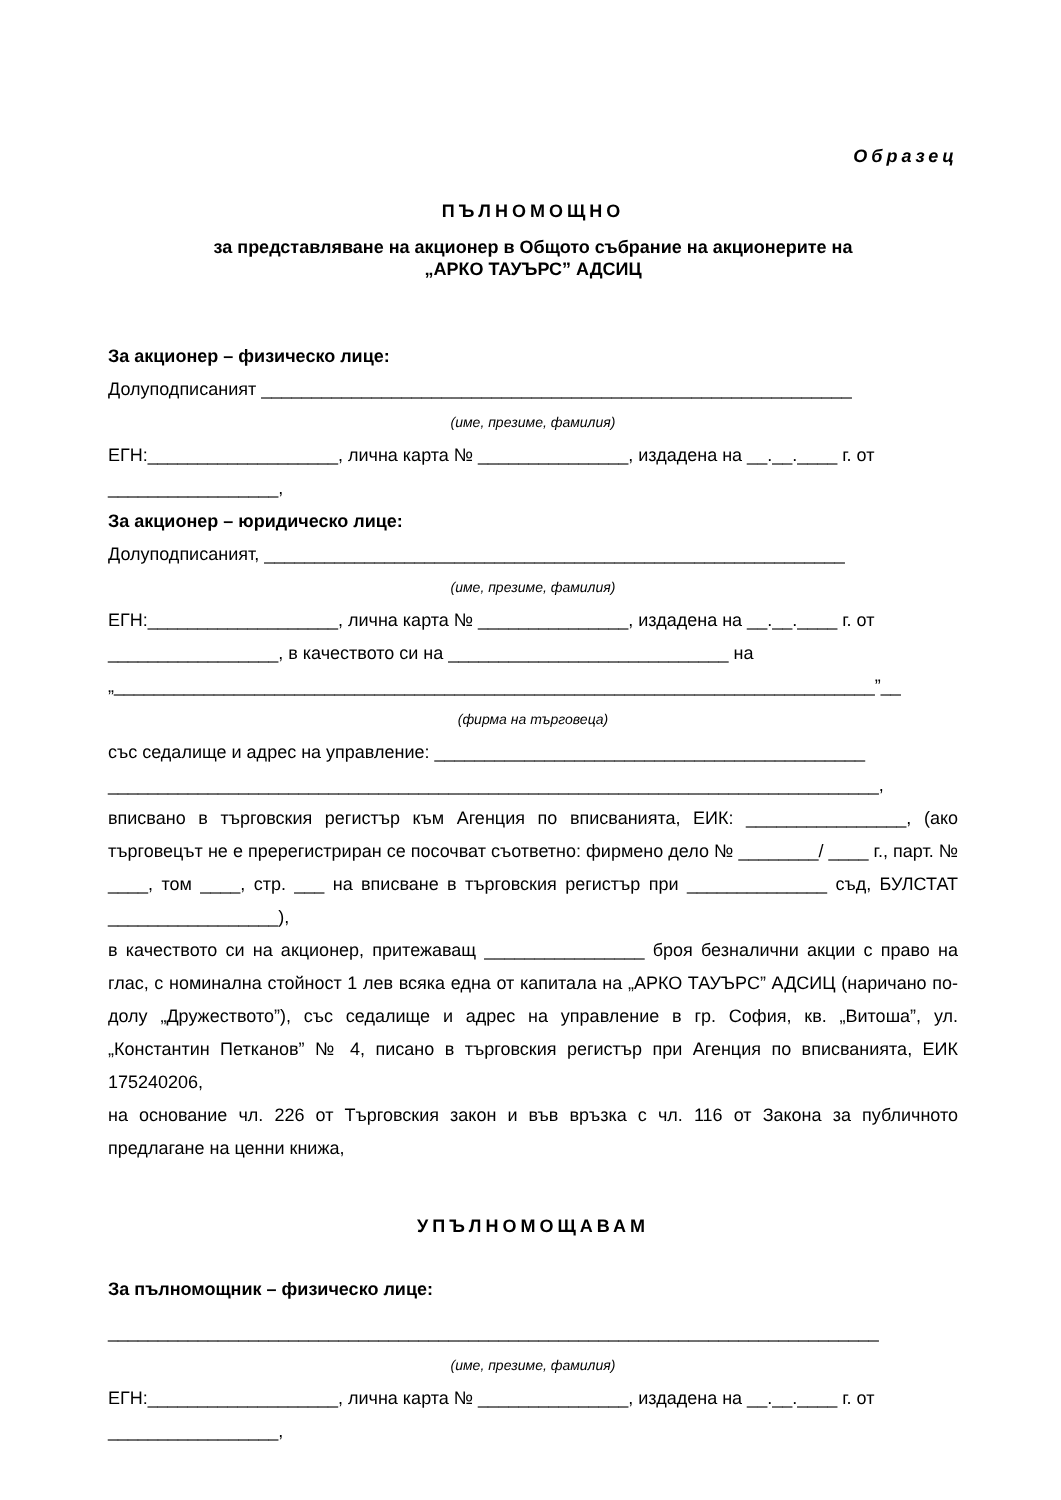Образец
ПЪЛНОМОЩНО
за представляване на акционер в Общото събрание на акционерите на
„АРКО ТАУЪРС” АДСИЦ
За акционер – физическо лице:
Долуподписаният ___________________________________________________________
(име, презиме, фамилия)
ЕГН:___________________, лична карта № _______________, издадена на __.__.____ г. от
_________________,
За акционер – юридическо лице:
Долуподписаният, __________________________________________________________
(име, презиме, фамилия)
ЕГН:___________________, лична карта № _______________, издадена на __.__.____ г. от
_________________, в качеството си на ____________________________ на
„____________________________________________________________________________”__
(фирма на търговеца)
със седалище и адрес на управление: ___________________________________________
_____________________________________________________________________________,
вписвано в търговския регистър към Агенция по вписванията, ЕИК: ________________, (ако търговецът не е пререгистриран се посочват съответно: фирмено дело № ________/ ____ г., парт. № ____, том ____, стр. ___ на вписване в търговския регистър при ______________ съд, БУЛСТАТ _________________),
в качеството си на акционер, притежаващ ________________ броя безналични акции с право на глас, с номинална стойност 1 лев всяка една от капитала на „АРКО ТАУЪРС” АДСИЦ (наричано по-долу „Дружеството”), със седалище и адрес на управление в гр. София, кв. „Витоша”, ул. „Константин Петканов” № 4, писано в търговския регистър при Агенция по вписванията, ЕИК 175240206,
на основание чл. 226 от Търговския закон и във връзка с чл. 116 от Закона за публичното предлагане на ценни книжа,
УПЪЛНОМОЩАВАМ
За пълномощник – физическо лице:
_____________________________________________________________________________
(име, презиме, фамилия)
ЕГН:___________________, лична карта № _______________, издадена на __.__.____ г. от
_________________,